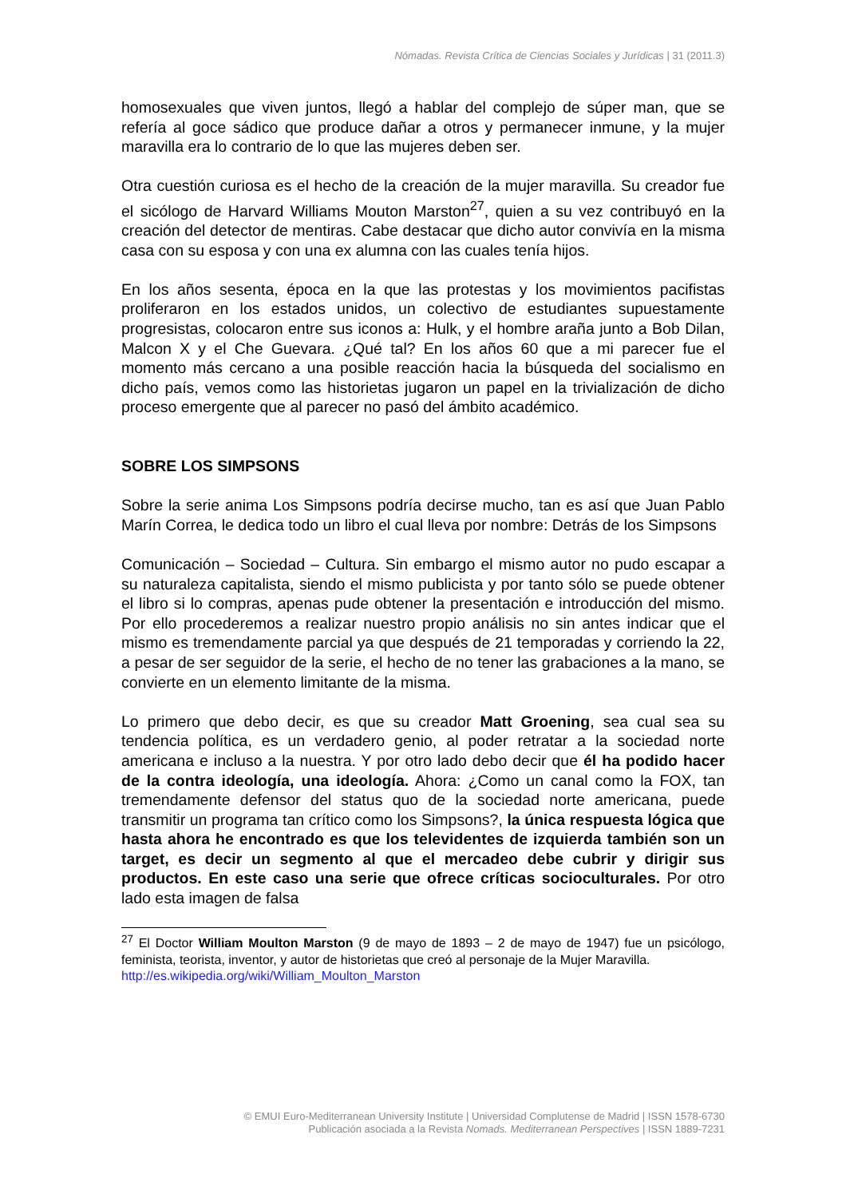Nómadas. Revista Crítica de Ciencias Sociales y Jurídicas | 31 (2011.3)
homosexuales que viven juntos, llegó a hablar del complejo de súper man, que se refería al goce sádico que produce dañar a otros y permanecer inmune, y la mujer maravilla era lo contrario de lo que las mujeres deben ser.
Otra cuestión curiosa es el hecho de la creación de la mujer maravilla. Su creador fue el sicólogo de Harvard Williams Mouton Marston<sup>27</sup>, quien a su vez contribuyó en la creación del detector de mentiras. Cabe destacar que dicho autor convivía en la misma casa con su esposa y con una ex alumna con las cuales tenía hijos.
En los años sesenta, época en la que las protestas y los movimientos pacifistas proliferaron en los estados unidos, un colectivo de estudiantes supuestamente progresistas, colocaron entre sus iconos a: Hulk, y el hombre araña junto a Bob Dilan, Malcon X y el Che Guevara. ¿Qué tal? En los años 60 que a mi parecer fue el momento más cercano a una posible reacción hacia la búsqueda del socialismo en dicho país, vemos como las historietas jugaron un papel en la trivialización de dicho proceso emergente que al parecer no pasó del ámbito académico.
SOBRE LOS SIMPSONS
Sobre la serie anima Los Simpsons podría decirse mucho, tan es así que Juan Pablo Marín Correa, le dedica todo un libro el cual lleva por nombre: Detrás de los Simpsons
Comunicación – Sociedad – Cultura. Sin embargo el mismo autor no pudo escapar a su naturaleza capitalista, siendo el mismo publicista y por tanto sólo se puede obtener el libro si lo compras, apenas pude obtener la presentación e introducción del mismo. Por ello procederemos a realizar nuestro propio análisis no sin antes indicar que el mismo es tremendamente parcial ya que después de 21 temporadas y corriendo la 22, a pesar de ser seguidor de la serie, el hecho de no tener las grabaciones a la mano, se convierte en un elemento limitante de la misma.
Lo primero que debo decir, es que su creador Matt Groening, sea cual sea su tendencia política, es un verdadero genio, al poder retratar a la sociedad norte americana e incluso a la nuestra. Y por otro lado debo decir que él ha podido hacer de la contra ideología, una ideología. Ahora: ¿Como un canal como la FOX, tan tremendamente defensor del status quo de la sociedad norte americana, puede transmitir un programa tan crítico como los Simpsons?, la única respuesta lógica que hasta ahora he encontrado es que los televidentes de izquierda también son un target, es decir un segmento al que el mercadeo debe cubrir y dirigir sus productos. En este caso una serie que ofrece críticas socioculturales. Por otro lado esta imagen de falsa
<sup>27</sup> El Doctor William Moulton Marston (9 de mayo de 1893 – 2 de mayo de 1947) fue un psicólogo, feminista, teorista, inventor, y autor de historietas que creó al personaje de la Mujer Maravilla.
http://es.wikipedia.org/wiki/William_Moulton_Marston
© EMUI Euro-Mediterranean University Institute | Universidad Complutense de Madrid | ISSN 1578-6730
Publicación asociada a la Revista Nomads. Mediterranean Perspectives | ISSN 1889-7231